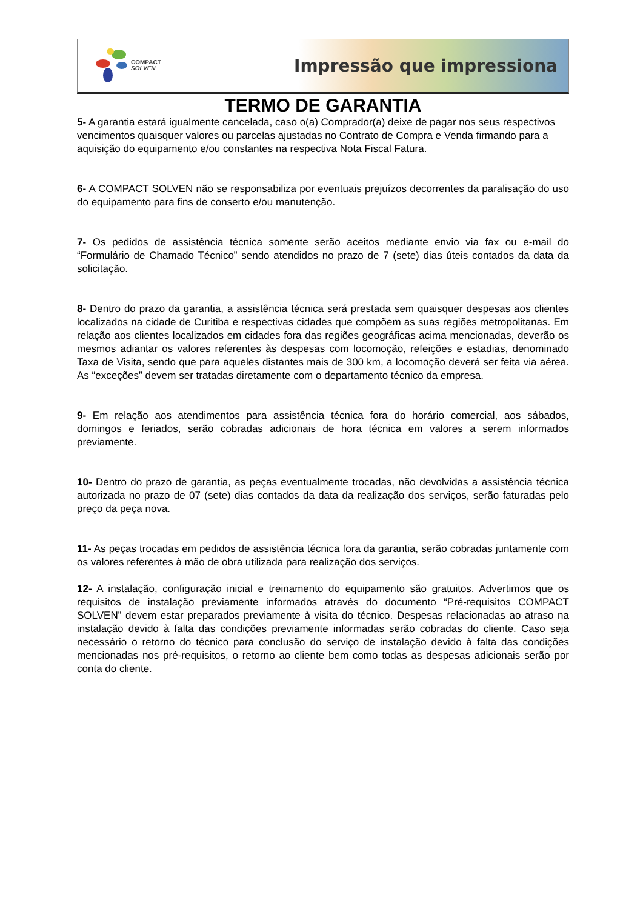COMPACT
SOLVEN
Impressão que impressiona
TERMO DE GARANTIA
5- A garantia estará igualmente cancelada, caso o(a) Comprador(a) deixe de pagar nos seus respectivos vencimentos quaisquer valores ou parcelas ajustadas no Contrato de Compra e Venda firmando para a aquisição do equipamento e/ou constantes na respectiva Nota Fiscal Fatura.
6- A COMPACT SOLVEN não se responsabiliza por eventuais prejuízos decorrentes da paralisação do uso do equipamento para fins de conserto e/ou manutenção.
7- Os pedidos de assistência técnica somente serão aceitos mediante envio via fax ou e-mail do “Formulário de Chamado Técnico” sendo atendidos no prazo de 7 (sete) dias úteis contados da data da solicitação.
8- Dentro do prazo da garantia, a assistência técnica será prestada sem quaisquer despesas aos clientes localizados na cidade de Curitiba e respectivas cidades que compõem as suas regiões metropolitanas. Em relação aos clientes localizados em cidades fora das regiões geográficas acima mencionadas, deverão os mesmos adiantar os valores referentes às despesas com locomoção, refeições e estadias, denominado Taxa de Visita, sendo que para aqueles distantes mais de 300 km, a locomoção deverá ser feita via aérea. As “exceções” devem ser tratadas diretamente com o departamento técnico da empresa.
9- Em relação aos atendimentos para assistência técnica fora do horário comercial, aos sábados, domingos e feriados, serão cobradas adicionais de hora técnica em valores a serem informados previamente.
10- Dentro do prazo de garantia, as peças eventualmente trocadas, não devolvidas a assistência técnica autorizada no prazo de 07 (sete) dias contados da data da realização dos serviços, serão faturadas pelo preço da peça nova.
11- As peças trocadas em pedidos de assistência técnica fora da garantia, serão cobradas juntamente com os valores referentes à mão de obra utilizada para realização dos serviços.
12- A instalação, configuração inicial e treinamento do equipamento são gratuitos. Advertimos que os requisitos de instalação previamente informados através do documento “Pré-requisitos COMPACT SOLVEN” devem estar preparados previamente à visita do técnico. Despesas relacionadas ao atraso na instalação devido à falta das condições previamente informadas serão cobradas do cliente. Caso seja necessário o retorno do técnico para conclusão do serviço de instalação devido à falta das condições mencionadas nos pré-requisitos, o retorno ao cliente bem como todas as despesas adicionais serão por conta do cliente.